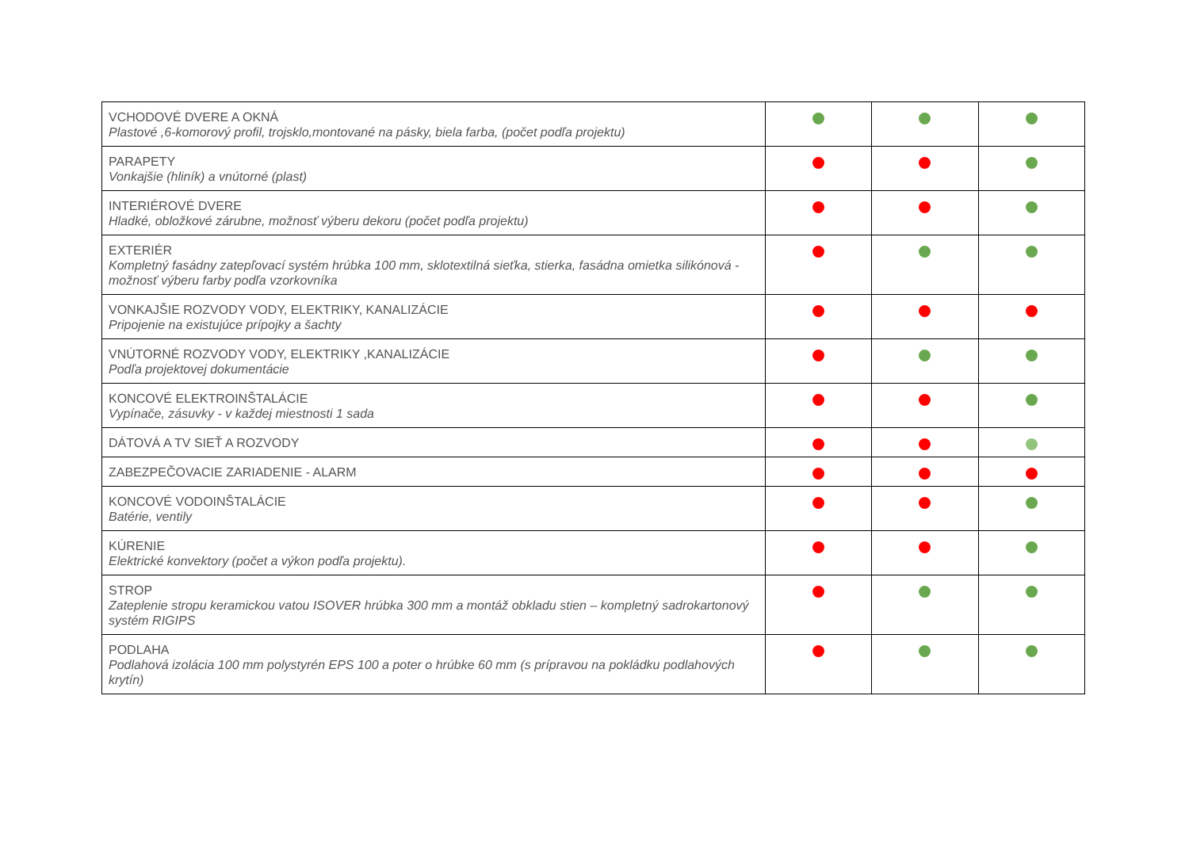| VCHODOVÉ DVERE A OKNÁ Plastové ,6-komorový profil, trojsklo,montované na pásky, biela farba, (počet podľa projektu) | | | |
| PARAPETY Vonkajšie (hliník) a vnútorné (plast) | | | |
| INTERIÉROVÉ DVERE Hladké, obložkové zárubne, možnosť výberu dekoru (počet podľa projektu) | | | |
| EXTERIÉR Kompletný fasádny zatepľovací systém hrúbka 100 mm, sklotextilná sieťka, stierka, fasádna omietka silikónová - možnosť výberu farby podľa vzorkovníka | | | |
| VONKAJŠIE ROZVODY VODY, ELEKTRIKY, KANALIZÁCIE Pripojenie na existujúce prípojky a šachty | | | |
| VNÚTORNÉ ROZVODY VODY, ELEKTRIKY ,KANALIZÁCIE Podľa projektovej dokumentácie | | | |
| KONCOVÉ ELEKTROINŠTALÁCIE Vypínače, zásuvky - v každej miestnosti 1 sada | | | |
| DÁTOVÁ A TV SIEŤ A ROZVODY | | | |
| ZABEZPEČOVACIE ZARIADENIE - ALARM | | | |
| KONCOVÉ VODOINŠTALÁCIE Batérie, ventily | | | |
| KÚRENIE Elektrické konvektory (počet a výkon podľa projektu). | | | |
| STROP Zateplenie stropu keramickou vatou ISOVER hrúbka 300 mm a montáž obkladu stien – kompletný sadrokartonový systém RIGIPS | | | |
| PODLAHA Podlahová izolácia 100 mm polystyrén EPS 100 a poter o hrúbke 60 mm (s prípravou na pokládku podlahových krytín) | | | |